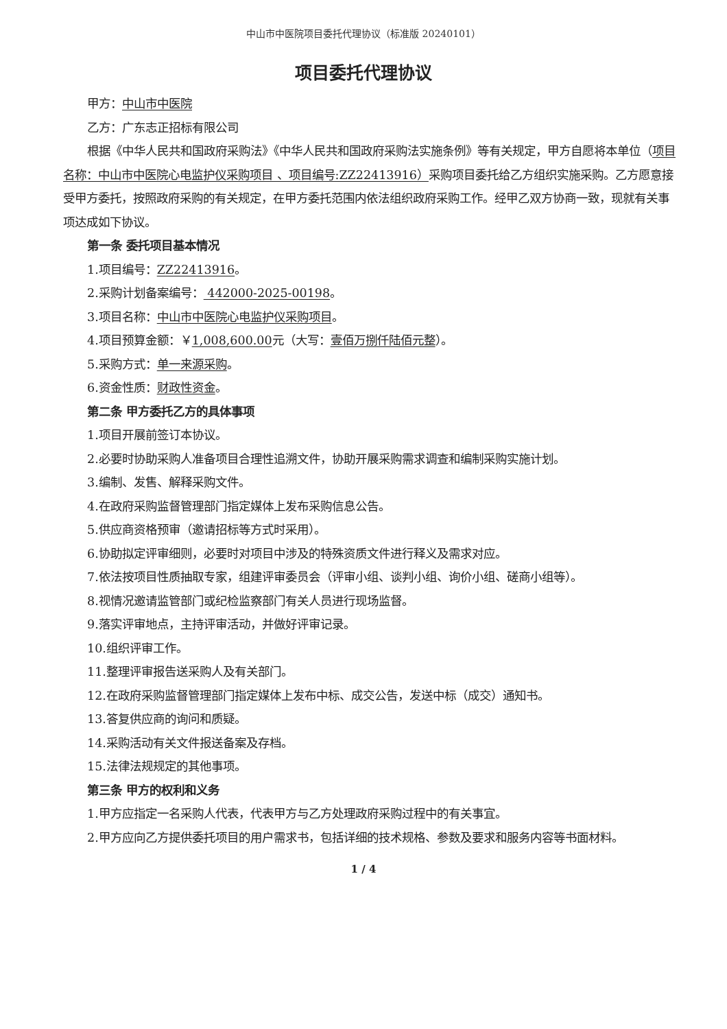中山市中医院项目委托代理协议（标准版 20240101）
项目委托代理协议
甲方：中山市中医院
乙方：广东志正招标有限公司
根据《中华人民共和国政府采购法》《中华人民共和国政府采购法实施条例》等有关规定，甲方自愿将本单位（项目名称：中山市中医院心电监护仪采购项目 、项目编号:ZZ22413916）采购项目委托给乙方组织实施采购。乙方愿意接受甲方委托，按照政府采购的有关规定，在甲方委托范围内依法组织政府采购工作。经甲乙双方协商一致，现就有关事项达成如下协议。
第一条 委托项目基本情况
1.项目编号：ZZ22413916。
2.采购计划备案编号： 442000-2025-00198。
3.项目名称：中山市中医院心电监护仪采购项目。
4.项目预算金额：￥1,008,600.00元（大写：壹佰万捌仟陆佰元整）。
5.采购方式：单一来源采购。
6.资金性质：财政性资金。
第二条 甲方委托乙方的具体事项
1.项目开展前签订本协议。
2.必要时协助采购人准备项目合理性追溯文件，协助开展采购需求调查和编制采购实施计划。
3.编制、发售、解释采购文件。
4.在政府采购监督管理部门指定媒体上发布采购信息公告。
5.供应商资格预审（邀请招标等方式时采用）。
6.协助拟定评审细则，必要时对项目中涉及的特殊资质文件进行释义及需求对应。
7.依法按项目性质抽取专家，组建评审委员会（评审小组、谈判小组、询价小组、磋商小组等）。
8.视情况邀请监管部门或纪检监察部门有关人员进行现场监督。
9.落实评审地点，主持评审活动，并做好评审记录。
10.组织评审工作。
11.整理评审报告送采购人及有关部门。
12.在政府采购监督管理部门指定媒体上发布中标、成交公告，发送中标（成交）通知书。
13.答复供应商的询问和质疑。
14.采购活动有关文件报送备案及存档。
15.法律法规规定的其他事项。
第三条 甲方的权利和义务
1.甲方应指定一名采购人代表，代表甲方与乙方处理政府采购过程中的有关事宜。
2.甲方应向乙方提供委托项目的用户需求书，包括详细的技术规格、参数及要求和服务内容等书面材料。
1 / 4